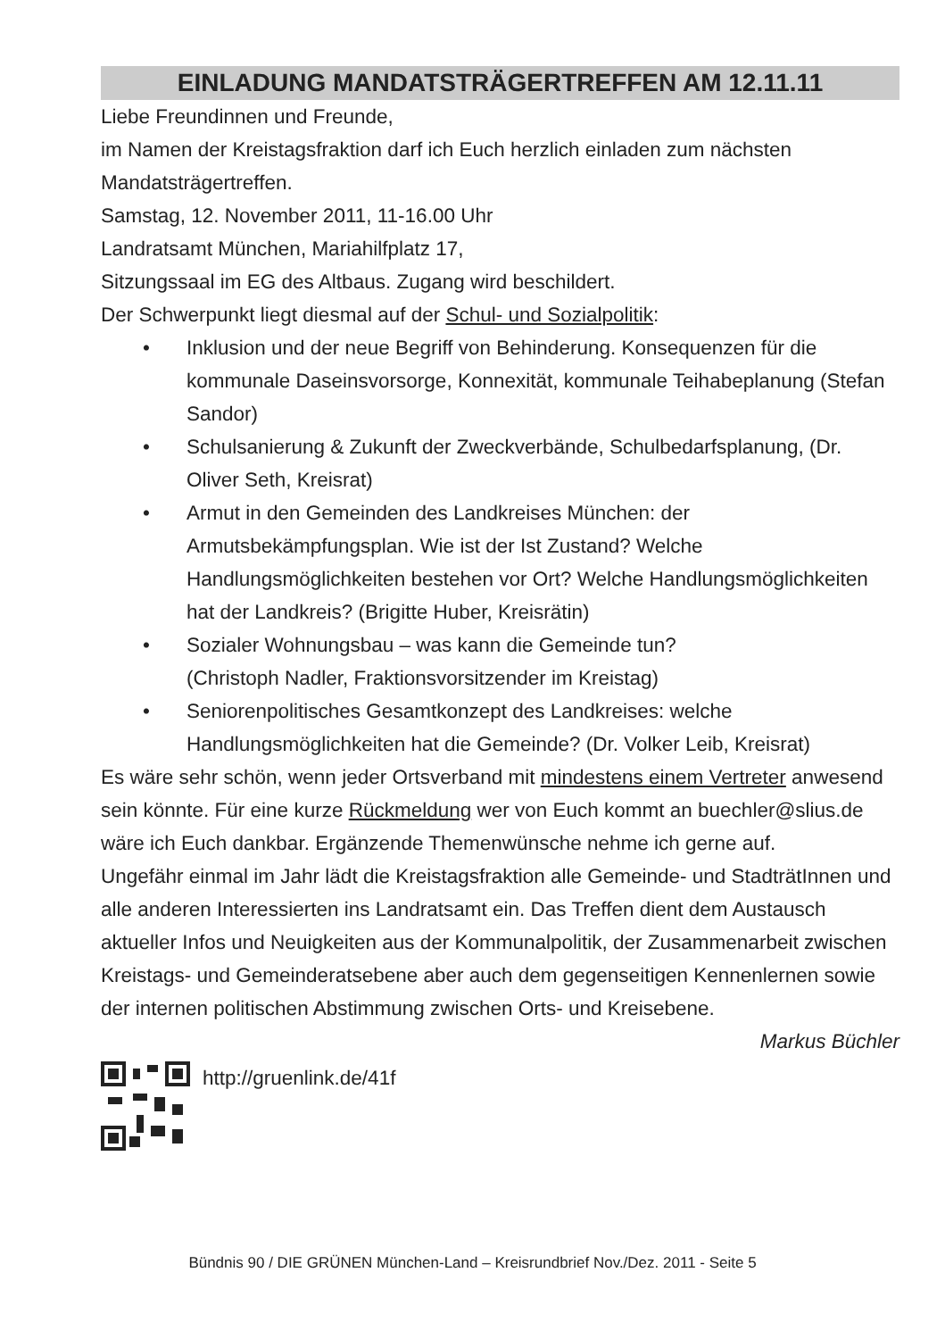EINLADUNG MANDATSTRÄGERTREFFEN AM 12.11.11
Liebe Freundinnen und Freunde,
im Namen der Kreistagsfraktion darf ich Euch herzlich einladen zum nächsten Mandatsträgertreffen.
Samstag, 12. November 2011, 11-16.00 Uhr
Landratsamt München, Mariahilfplatz 17,
Sitzungssaal im EG des Altbaus. Zugang wird beschildert.
Der Schwerpunkt liegt diesmal auf der Schul- und Sozialpolitik:
• Inklusion und der neue Begriff von Behinderung. Konsequenzen für die kommunale Daseinsvorsorge, Konnexität, kommunale Teihabeplanung (Stefan Sandor)
• Schulsanierung & Zukunft der Zweckverbände, Schulbedarfsplanung, (Dr. Oliver Seth, Kreisrat)
• Armut in den Gemeinden des Landkreises München: der Armutsbekämpfungsplan. Wie ist der Ist Zustand? Welche Handlungsmöglichkeiten bestehen vor Ort? Welche Handlungsmöglichkeiten hat der Landkreis? (Brigitte Huber, Kreisrätin)
• Sozialer Wohnungsbau – was kann die Gemeinde tun?
(Christoph Nadler, Fraktionsvorsitzender im Kreistag)
• Seniorenpolitisches Gesamtkonzept des Landkreises: welche Handlungsmöglichkeiten hat die Gemeinde? (Dr. Volker Leib, Kreisrat)
Es wäre sehr schön, wenn jeder Ortsverband mit mindestens einem Vertreter anwesend sein könnte. Für eine kurze Rückmeldung wer von Euch kommt an buechler@slius.de wäre ich Euch dankbar. Ergänzende Themenwünsche nehme ich gerne auf.
Ungefähr einmal im Jahr lädt die Kreistagsfraktion alle Gemeinde- und StadträtInnen und alle anderen Interessierten ins Landratsamt ein. Das Treffen dient dem Austausch aktueller Infos und Neuigkeiten aus der Kommunalpolitik, der Zusammenarbeit zwischen Kreistags- und Gemeinderatsebene aber auch dem gegenseitigen Kennenlernen sowie der internen politischen Abstimmung zwischen Orts- und Kreisebene.
Markus Büchler
http://gruenlink.de/41f
Bündnis 90 / DIE GRÜNEN München-Land – Kreisrundbrief Nov./Dez. 2011 - Seite 5